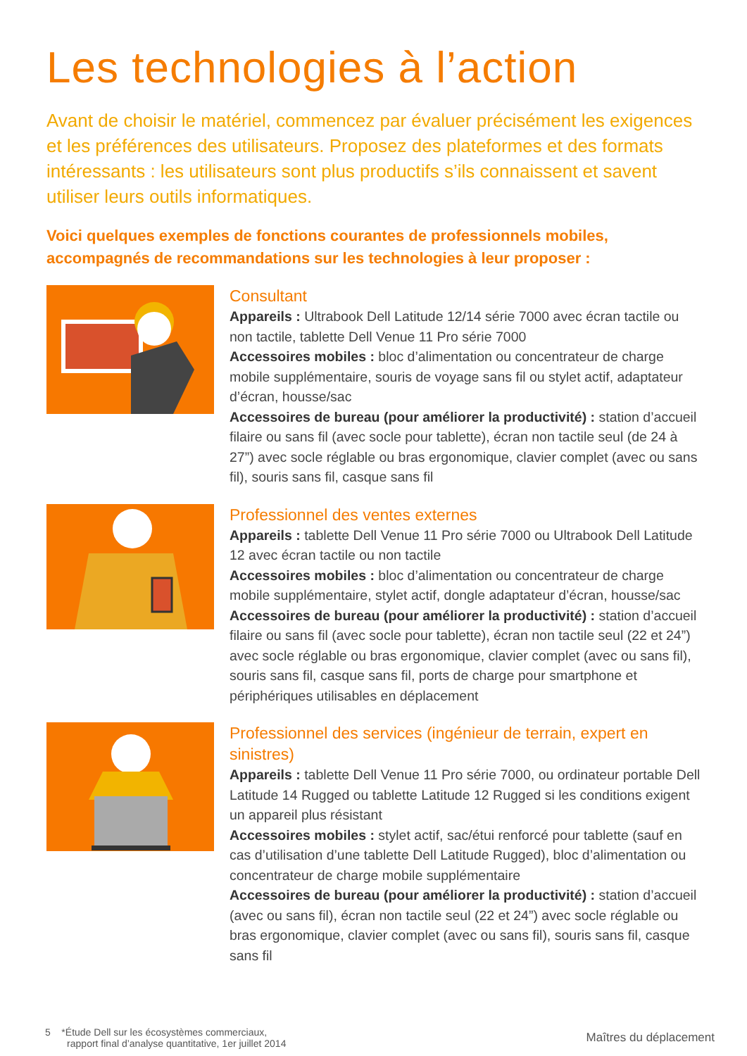Les technologies à l’action
Avant de choisir le matériel, commencez par évaluer précisément les exigences et les préférences des utilisateurs. Proposez des plateformes et des formats intéressants : les utilisateurs sont plus productifs s’ils connaissent et savent utiliser leurs outils informatiques.
Voici quelques exemples de fonctions courantes de professionnels mobiles, accompagnés de recommandations sur les technologies à leur proposer :
Consultant
Appareils : Ultrabook Dell Latitude 12/14 série 7000 avec écran tactile ou non tactile, tablette Dell Venue 11 Pro série 7000
Accessoires mobiles : bloc d’alimentation ou concentrateur de charge mobile supplémentaire, souris de voyage sans fil ou stylet actif, adaptateur d’écran, housse/sac
Accessoires de bureau (pour améliorer la productivité) : station d’accueil filaire ou sans fil (avec socle pour tablette), écran non tactile seul (de 24 à 27”) avec socle réglable ou bras ergonomique, clavier complet (avec ou sans fil), souris sans fil, casque sans fil
Professionnel des ventes externes
Appareils : tablette Dell Venue 11 Pro série 7000 ou Ultrabook Dell Latitude 12 avec écran tactile ou non tactile
Accessoires mobiles : bloc d’alimentation ou concentrateur de charge mobile supplémentaire, stylet actif, dongle adaptateur d’écran, housse/sac
Accessoires de bureau (pour améliorer la productivité) : station d’accueil filaire ou sans fil (avec socle pour tablette), écran non tactile seul (22 et 24”) avec socle réglable ou bras ergonomique, clavier complet (avec ou sans fil), souris sans fil, casque sans fil, ports de charge pour smartphone et périphériques utilisables en déplacement
Professionnel des services (ingénieur de terrain, expert en sinistres)
Appareils : tablette Dell Venue 11 Pro série 7000, ou ordinateur portable Dell Latitude 14 Rugged ou tablette Latitude 12 Rugged si les conditions exigent un appareil plus résistant
Accessoires mobiles : stylet actif, sac/étui renforcé pour tablette (sauf en cas d’utilisation d’une tablette Dell Latitude Rugged), bloc d’alimentation ou concentrateur de charge mobile supplémentaire
Accessoires de bureau (pour améliorer la productivité) : station d’accueil (avec ou sans fil), écran non tactile seul (22 et 24”) avec socle réglable ou bras ergonomique, clavier complet (avec ou sans fil), souris sans fil, casque sans fil
5 *Étude Dell sur les écosystèmes commerciaux,
rapport final d’analyse quantitative, 1er juillet 2014
Maîtres du déplacement